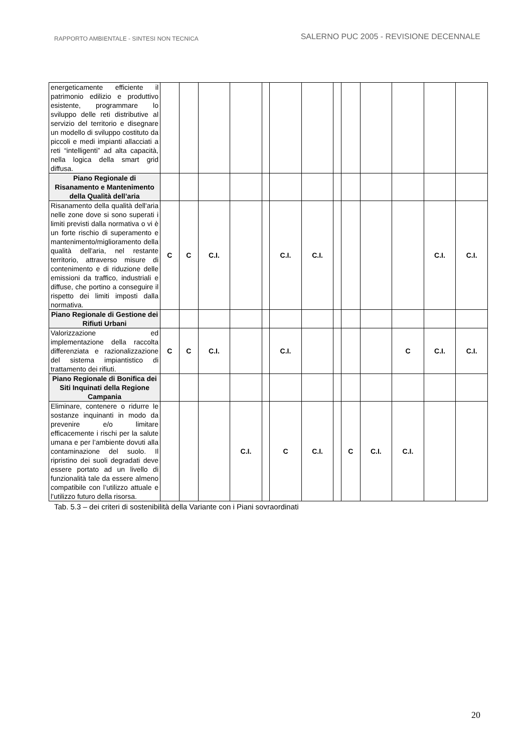RAPPORTO AMBIENTALE - SINTESI NON TECNICA SALERNO PUC 2005 - REVISIONE DECENNALE
| energeticamente efficiente il patrimonio edilizio e produttivo esistente, programmare lo sviluppo delle reti distributive al servizio del territorio e disegnare un modello di sviluppo costituto da piccoli e medi impianti allacciati a reti “intelligenti” ad alta capacità, nella logica della smart grid diffusa. | | | | | | | | | | | | | |
| Piano Regionale di Risanamento e Mantenimento della Qualità dell’aria | | | | | | | | | | | | | |
| Risanamento della qualità dell'aria nelle zone dove si sono superati i limiti previsti dalla normativa o vi è un forte rischio di superamento e mantenimento/miglioramento della qualità dell'aria, nel restante territorio, attraverso misure di contenimento e di riduzione delle emissioni da traffico, industriali e diffuse, che portino a conseguire il rispetto dei limiti imposti dalla normativa. | C | C | C.I. | | | C.I. | C.I. | | | | | C.I. | C.I. |
| Piano Regionale di Gestione dei Rifiuti Urbani | | | | | | | | | | | | | |
| Valorizzazione ed implementazione della raccolta differenziata e razionalizzazione del sistema impiantistico di trattamento dei rifiuti. | C | C | C.I. | | | C.I. | | | | | C | C.I. | C.I. |
| Piano Regionale di Bonifica dei Siti Inquinati della Regione Campania | | | | | | | | | | | | | |
| Eliminare, contenere o ridurre le sostanze inquinanti in modo da prevenire e/o limitare efficacemente i rischi per la salute umana e per l’ambiente dovuti alla contaminazione del suolo. Il ripristino dei suoli degradati deve essere portato ad un livello di funzionalità tale da essere almeno compatibile con l’utilizzo attuale e l’utilizzo futuro della risorsa. | | | | C.I. | | C | C.I. | | C | C.I. | C.I. | | |
Tab. 5.3 – dei criteri di sostenibilità della Variante con i Piani sovraordinati
20